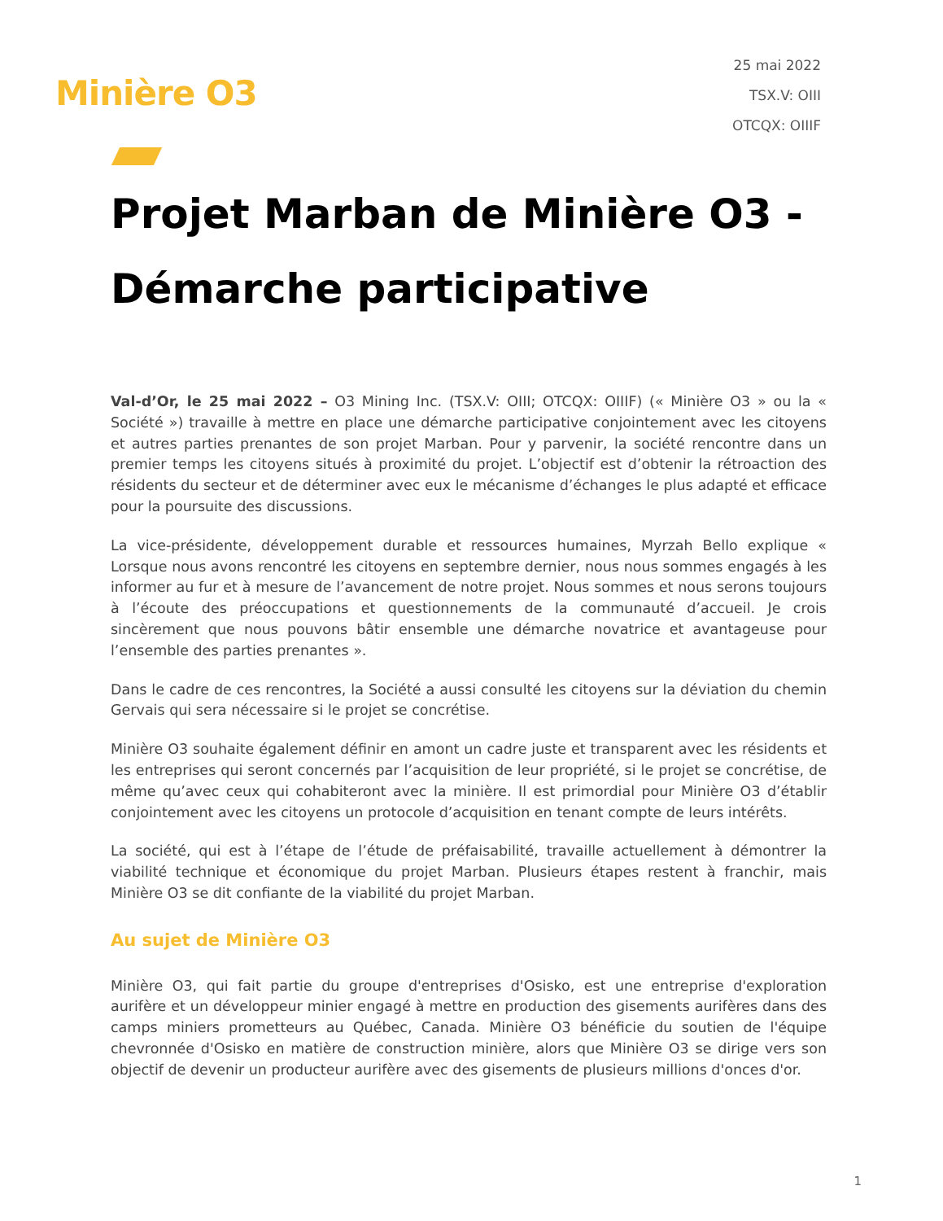Minière O3
25 mai 2022
TSX.V: OIII
OTCQX: OIIIF
Projet Marban de Minière O3 - Démarche participative
Val-d’Or, le 25 mai 2022 – O3 Mining Inc. (TSX.V: OIII; OTCQX: OIIIF) (« Minière O3 » ou la « Société ») travaille à mettre en place une démarche participative conjointement avec les citoyens et autres parties prenantes de son projet Marban. Pour y parvenir, la société rencontre dans un premier temps les citoyens situés à proximité du projet. L’objectif est d’obtenir la rétroaction des résidents du secteur et de déterminer avec eux le mécanisme d’échanges le plus adapté et efficace pour la poursuite des discussions.
La vice-présidente, développement durable et ressources humaines, Myrzah Bello explique « Lorsque nous avons rencontré les citoyens en septembre dernier, nous nous sommes engagés à les informer au fur et à mesure de l’avancement de notre projet. Nous sommes et nous serons toujours à l’écoute des préoccupations et questionnements de la communauté d’accueil. Je crois sincèrement que nous pouvons bâtir ensemble une démarche novatrice et avantageuse pour l’ensemble des parties prenantes ».
Dans le cadre de ces rencontres, la Société a aussi consulté les citoyens sur la déviation du chemin Gervais qui sera nécessaire si le projet se concrétise.
Minière O3 souhaite également définir en amont un cadre juste et transparent avec les résidents et les entreprises qui seront concernés par l’acquisition de leur propriété, si le projet se concrétise, de même qu’avec ceux qui cohabiteront avec la minière. Il est primordial pour Minière O3 d’établir conjointement avec les citoyens un protocole d’acquisition en tenant compte de leurs intérêts.
La société, qui est à l’étape de l’étude de préfaisabilité, travaille actuellement à démontrer la viabilité technique et économique du projet Marban. Plusieurs étapes restent à franchir, mais Minière O3 se dit confiante de la viabilité du projet Marban.
Au sujet de Minière O3
Minière O3, qui fait partie du groupe d'entreprises d'Osisko, est une entreprise d'exploration aurifère et un développeur minier engagé à mettre en production des gisements aurifères dans des camps miniers prometteurs au Québec, Canada. Minière O3 bénéficie du soutien de l'équipe chevronnée d'Osisko en matière de construction minière, alors que Minière O3 se dirige vers son objectif de devenir un producteur aurifère avec des gisements de plusieurs millions d'onces d'or.
1